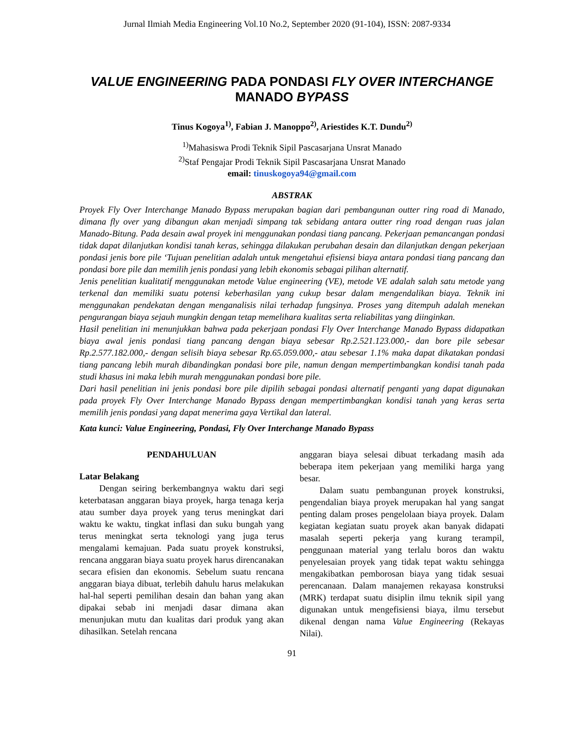Jurnal Ilmiah Media Engineering Vol.10 No.2, September 2020 (91-104), ISSN: 2087-9334
VALUE ENGINEERING PADA PONDASI FLY OVER INTERCHANGE
MANADO BYPASS
Tinus Kogoya<sup>1)</sup>, Fabian J. Manoppo<sup>2)</sup>, Ariestides K.T. Dundu<sup>2)</sup>
<sup>1)</sup> Mahasiswa Prodi Teknik Sipil Pascasarjana Unsrat Manado
<sup>2)</sup> Staf Pengajar Prodi Teknik Sipil Pascasarjana Unsrat Manado
email: tinuskogoya94@gmail.com
ABSTRAK
Proyek Fly Over Interchange Manado Bypass merupakan bagian dari pembangunan outter ring road di Manado, dimana fly over yang dibangun akan menjadi simpang tak sebidang antara outter ring road dengan ruas jalan Manado-Bitung. Pada desain awal proyek ini menggunakan pondasi tiang pancang. Pekerjaan pemancangan pondasi tidak dapat dilanjutkan kondisi tanah keras, sehingga dilakukan perubahan desain dan dilanjutkan dengan pekerjaan pondasi jenis bore pile ‘Tujuan penelitian adalah untuk mengetahui efisiensi biaya antara pondasi tiang pancang dan pondasi bore pile dan memilih jenis pondasi yang lebih ekonomis sebagai pilihan alternatif.
Jenis penelitian kualitatif menggunakan metode Value engineering (VE), metode VE adalah salah satu metode yang terkenal dan memiliki suatu potensi keberhasilan yang cukup besar dalam mengendalikan biaya. Teknik ini menggunakan pendekatan dengan menganalisis nilai terhadap fungsinya. Proses yang ditempuh adalah menekan pengurangan biaya sejauh mungkin dengan tetap memelihara kualitas serta reliabilitas yang diinginkan.
Hasil penelitian ini menunjukkan bahwa pada pekerjaan pondasi Fly Over Interchange Manado Bypass didapatkan biaya awal jenis pondasi tiang pancang dengan biaya sebesar Rp.2.521.123.000,- dan bore pile sebesar Rp.2.577.182.000,- dengan selisih biaya sebesar Rp.65.059.000,- atau sebesar 1.1% maka dapat dikatakan pondasi tiang pancang lebih murah dibandingkan pondasi bore pile, namun dengan mempertimbangkan kondisi tanah pada studi khasus ini maka lebih murah menggunakan pondasi bore pile.
Dari hasil penelitian ini jenis pondasi bore pile dipilih sebagai pondasi alternatif penganti yang dapat digunakan pada proyek Fly Over Interchange Manado Bypass dengan mempertimbangkan kondisi tanah yang keras serta memilih jenis pondasi yang dapat menerima gaya Vertikal dan lateral.
Kata kunci: Value Engineering, Pondasi, Fly Over Interchange Manado Bypass
PENDAHULUAN
Latar Belakang
Dengan seiring berkembangnya waktu dari segi keterbatasan anggaran biaya proyek, harga tenaga kerja atau sumber daya proyek yang terus meningkat dari waktu ke waktu, tingkat inflasi dan suku bungah yang terus meningkat serta teknologi yang juga terus mengalami kemajuan. Pada suatu proyek konstruksi, rencana anggaran biaya suatu proyek harus direncanakan secara efisien dan ekonomis. Sebelum suatu rencana anggaran biaya dibuat, terlebih dahulu harus melakukan hal-hal seperti pemilihan desain dan bahan yang akan dipakai sebab ini menjadi dasar dimana akan menunjukan mutu dan kualitas dari produk yang akan dihasilkan. Setelah rencana
anggaran biaya selesai dibuat terkadang masih ada beberapa item pekerjaan yang memiliki harga yang besar.
Dalam suatu pembangunan proyek konstruksi, pengendalian biaya proyek merupakan hal yang sangat penting dalam proses pengelolaan biaya proyek. Dalam kegiatan kegiatan suatu proyek akan banyak didapati masalah seperti pekerja yang kurang terampil, penggunaan material yang terlalu boros dan waktu penyelesaian proyek yang tidak tepat waktu sehingga mengakibatkan pemborosan biaya yang tidak sesuai perencanaan. Dalam manajemen rekayasa konstruksi (MRK) terdapat suatu disiplin ilmu teknik sipil yang digunakan untuk mengefisiensi biaya, ilmu tersebut dikenal dengan nama Value Engineering (Rekayas Nilai).
91